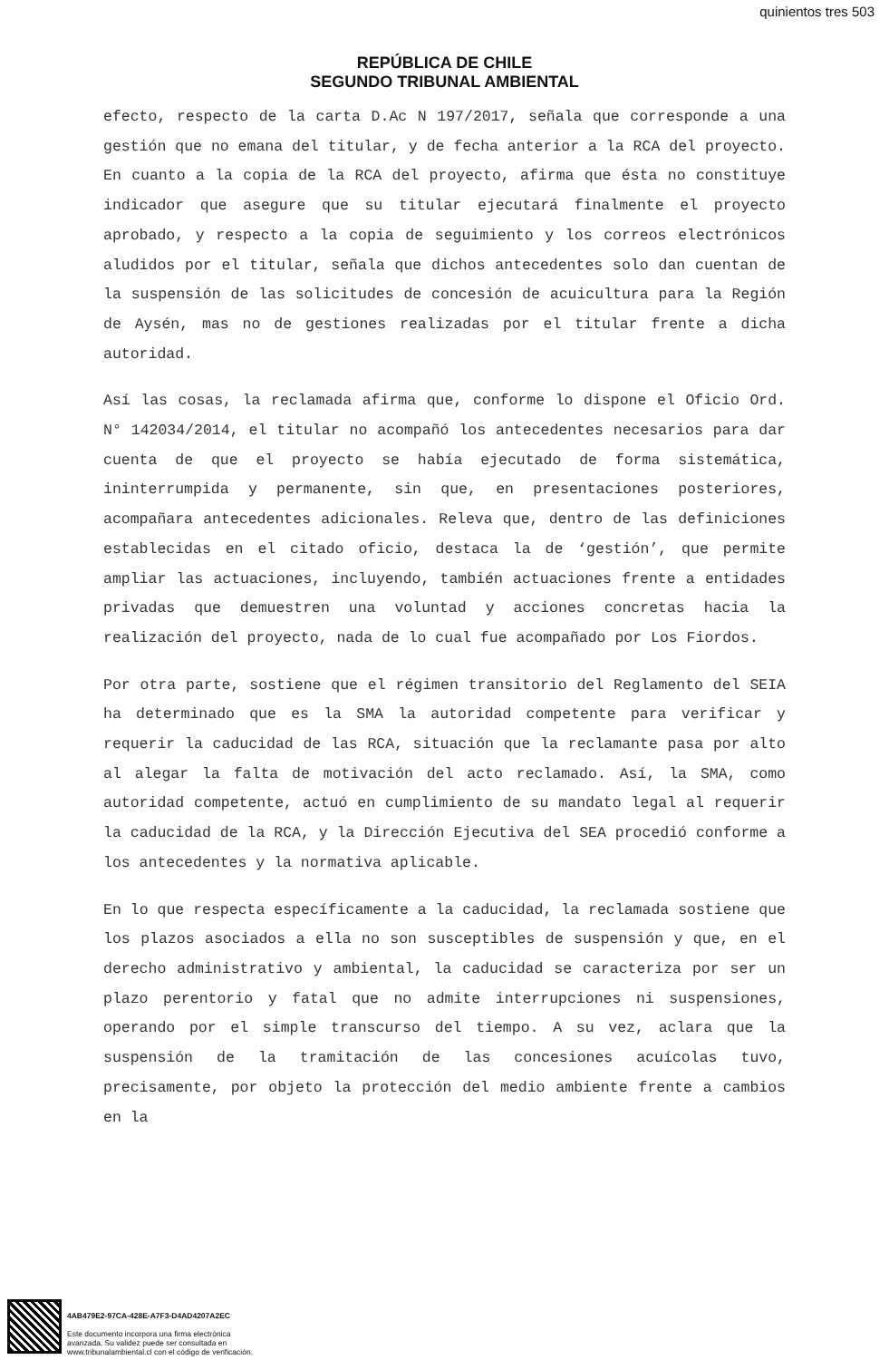quinientos tres 503
REPÚBLICA DE CHILE
SEGUNDO TRIBUNAL AMBIENTAL
efecto, respecto de la carta D.Ac N 197/2017, señala que corresponde a una gestión que no emana del titular, y de fecha anterior a la RCA del proyecto. En cuanto a la copia de la RCA del proyecto, afirma que ésta no constituye indicador que asegure que su titular ejecutará finalmente el proyecto aprobado, y respecto a la copia de seguimiento y los correos electrónicos aludidos por el titular, señala que dichos antecedentes solo dan cuentan de la suspensión de las solicitudes de concesión de acuicultura para la Región de Aysén, mas no de gestiones realizadas por el titular frente a dicha autoridad.
Así las cosas, la reclamada afirma que, conforme lo dispone el Oficio Ord. N° 142034/2014, el titular no acompañó los antecedentes necesarios para dar cuenta de que el proyecto se había ejecutado de forma sistemática, ininterrumpida y permanente, sin que, en presentaciones posteriores, acompañara antecedentes adicionales. Releva que, dentro de las definiciones establecidas en el citado oficio, destaca la de ‘gestión’, que permite ampliar las actuaciones, incluyendo, también actuaciones frente a entidades privadas que demuestren una voluntad y acciones concretas hacia la realización del proyecto, nada de lo cual fue acompañado por Los Fiordos.
Por otra parte, sostiene que el régimen transitorio del Reglamento del SEIA ha determinado que es la SMA la autoridad competente para verificar y requerir la caducidad de las RCA, situación que la reclamante pasa por alto al alegar la falta de motivación del acto reclamado. Así, la SMA, como autoridad competente, actuó en cumplimiento de su mandato legal al requerir la caducidad de la RCA, y la Dirección Ejecutiva del SEA procedió conforme a los antecedentes y la normativa aplicable.
En lo que respecta específicamente a la caducidad, la reclamada sostiene que los plazos asociados a ella no son susceptibles de suspensión y que, en el derecho administrativo y ambiental, la caducidad se caracteriza por ser un plazo perentorio y fatal que no admite interrupciones ni suspensiones, operando por el simple transcurso del tiempo. A su vez, aclara que la suspensión de la tramitación de las concesiones acuícolas tuvo, precisamente, por objeto la protección del medio ambiente frente a cambios en la
4AB479E2-97CA-428E-A7F3-D4AD4207A2EC
Este documento incorpora una firma electrónica
avanzada. Su validez puede ser consultada en
www.tribunalambiental.cl con el código de verificación.